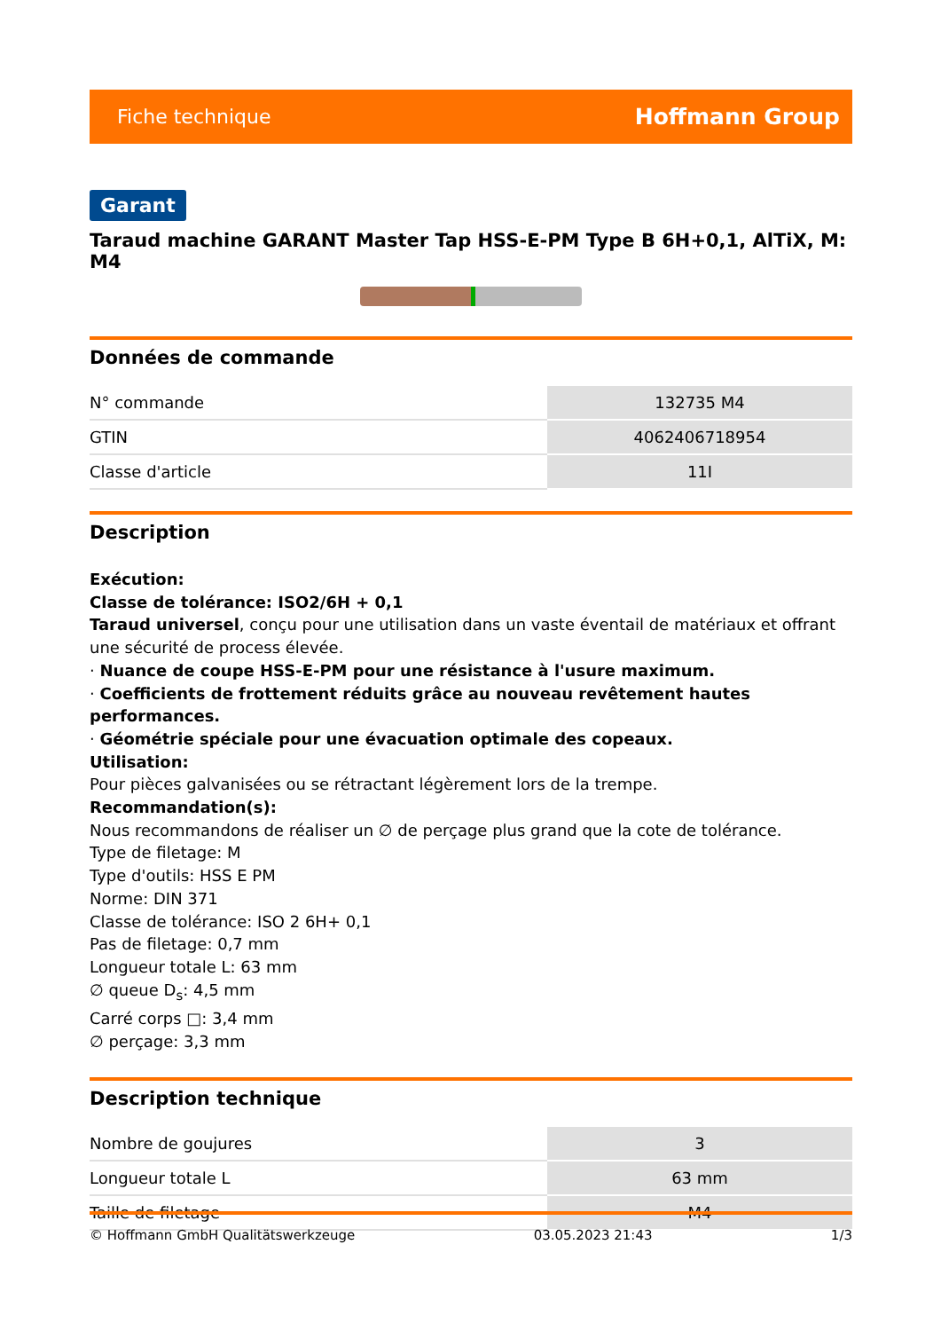Fiche technique Hoffmann Group
Garant
Taraud machine GARANT Master Tap HSS-E-PM Type B 6H+0,1, AlTiX, M: M4
Données de commande
| N° commande | 132735 M4 |
| GTIN | 4062406718954 |
| Classe d'article | 11I |
Description
Exécution:
Classe de tolérance: ISO2/6H + 0,1
Taraud universel, conçu pour une utilisation dans un vaste éventail de matériaux et offrant une sécurité de process élevée.
· Nuance de coupe HSS-E-PM pour une résistance à l'usure maximum.
· Coefficients de frottement réduits grâce au nouveau revêtement hautes performances.
· Géométrie spéciale pour une évacuation optimale des copeaux.
Utilisation:
Pour pièces galvanisées ou se rétractant légèrement lors de la trempe.
Recommandation(s):
Nous recommandons de réaliser un ∅ de perçage plus grand que la cote de tolérance.
Type de filetage: M
Type d'outils: HSS E PM
Norme: DIN 371
Classe de tolérance: ISO 2 6H+ 0,1
Pas de filetage: 0,7 mm
Longueur totale L: 63 mm
∅ queue D<sub>s</sub>: 4,5 mm
Carré corps □: 3,4 mm
∅ perçage: 3,3 mm
Description technique
| Nombre de goujures | 3 |
| Longueur totale L | 63 mm |
| Taille de filetage | M4 |
© Hoffmann GmbH Qualitätswerkzeuge 03.05.2023 21:43 1/3